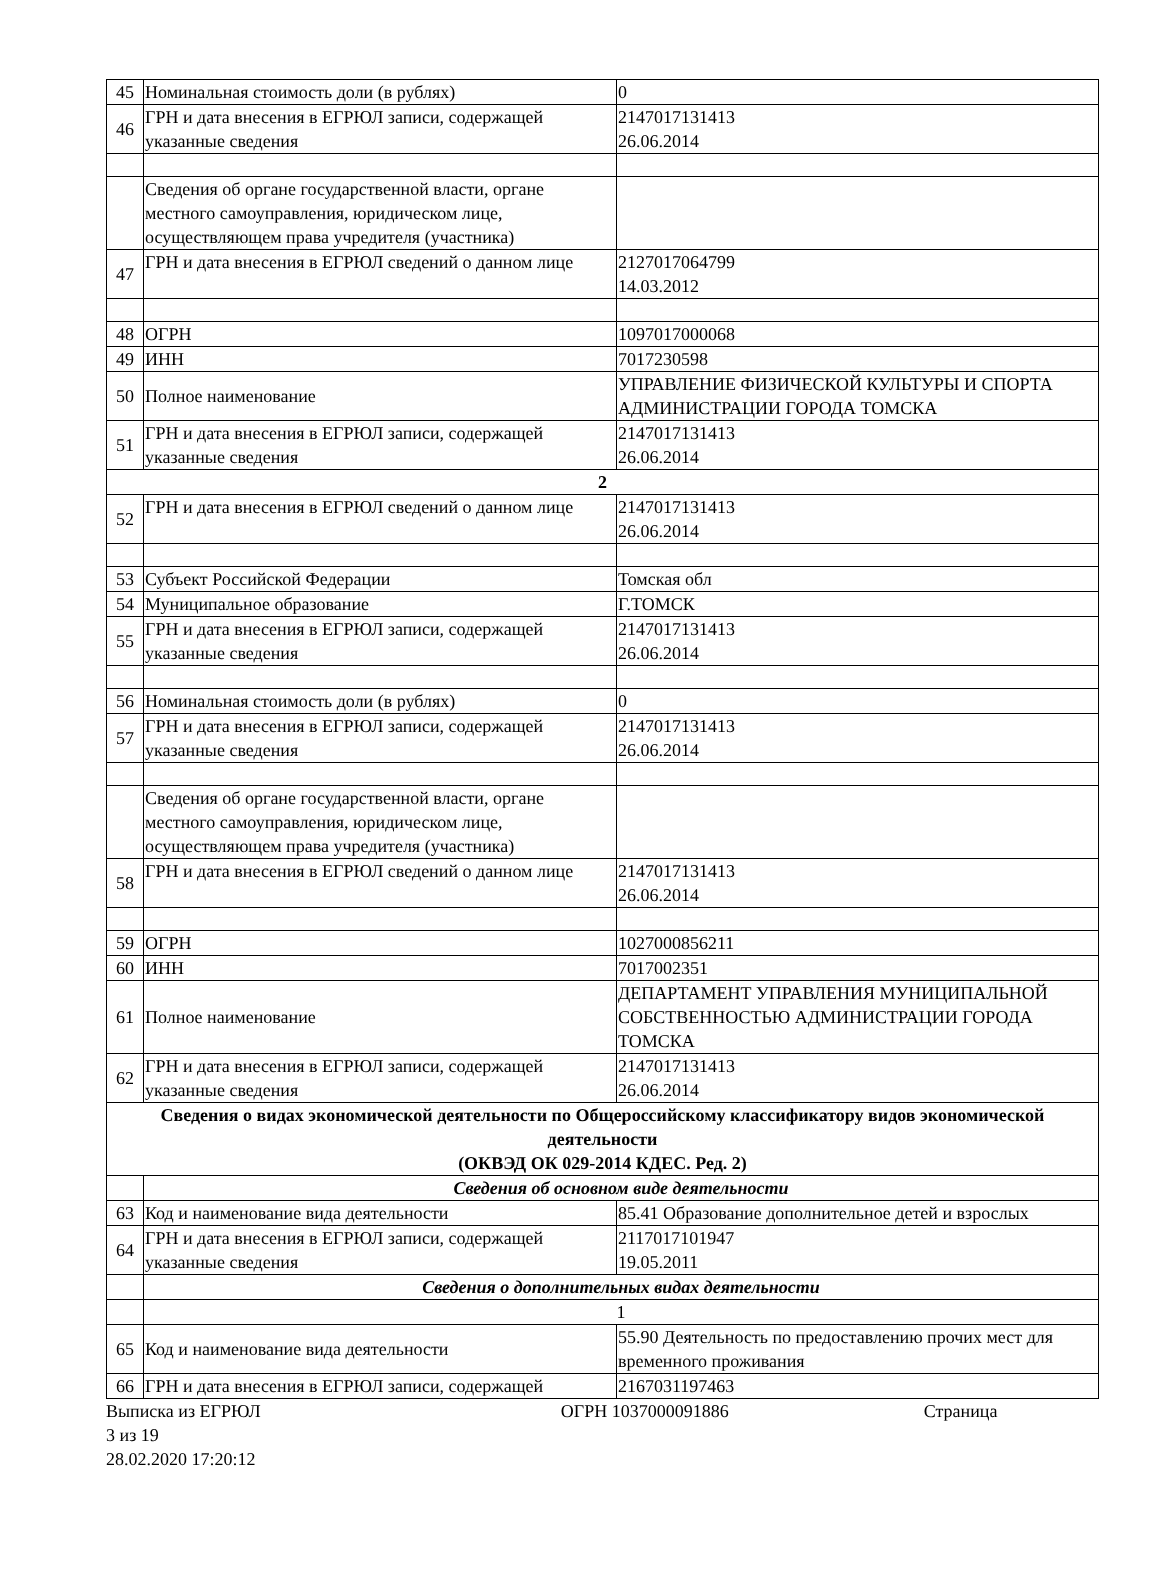| 45 | Номинальная стоимость доли (в рублях) | 0 |
| 46 | ГРН и дата внесения в ЕГРЮЛ записи, содержащей указанные сведения | 2147017131413 26.06.2014 |
| | Сведения об органе государственной власти, органе местного самоуправления, юридическом лице, осуществляющем права учредителя (участника) | |
| 47 | ГРН и дата внесения в ЕГРЮЛ сведений о данном лице | 2127017064799 14.03.2012 |
| 48 | ОГРН | 1097017000068 |
| 49 | ИНН | 7017230598 |
| 50 | Полное наименование | УПРАВЛЕНИЕ ФИЗИЧЕСКОЙ КУЛЬТУРЫ И СПОРТА АДМИНИСТРАЦИИ ГОРОДА ТОМСКА |
| 51 | ГРН и дата внесения в ЕГРЮЛ записи, содержащей указанные сведения | 2147017131413 26.06.2014 |
| 2 | | |
| 52 | ГРН и дата внесения в ЕГРЮЛ сведений о данном лице | 2147017131413 26.06.2014 |
| 53 | Субъект Российской Федерации | Томская обл |
| 54 | Муниципальное образование | Г.ТОМСК |
| 55 | ГРН и дата внесения в ЕГРЮЛ записи, содержащей указанные сведения | 2147017131413 26.06.2014 |
| 56 | Номинальная стоимость доли (в рублях) | 0 |
| 57 | ГРН и дата внесения в ЕГРЮЛ записи, содержащей указанные сведения | 2147017131413 26.06.2014 |
| | Сведения об органе государственной власти, органе местного самоуправления, юридическом лице, осуществляющем права учредителя (участника) | |
| 58 | ГРН и дата внесения в ЕГРЮЛ сведений о данном лице | 2147017131413 26.06.2014 |
| 59 | ОГРН | 1027000856211 |
| 60 | ИНН | 7017002351 |
| 61 | Полное наименование | ДЕПАРТАМЕНТ УПРАВЛЕНИЯ МУНИЦИПАЛЬНОЙ СОБСТВЕННОСТЬЮ АДМИНИСТРАЦИИ ГОРОДА ТОМСКА |
| 62 | ГРН и дата внесения в ЕГРЮЛ записи, содержащей указанные сведения | 2147017131413 26.06.2014 |
| Сведения о видах экономической деятельности по Общероссийскому классификатору видов экономической деятельности (ОКВЭД ОК 029-2014 КДЕС. Ред. 2) | | |
| | Сведения об основном виде деятельности | |
| 63 | Код и наименование вида деятельности | 85.41 Образование дополнительное детей и взрослых |
| 64 | ГРН и дата внесения в ЕГРЮЛ записи, содержащей указанные сведения | 2117017101947 19.05.2011 |
| | Сведения о дополнительных видах деятельности | |
| | 1 | |
| 65 | Код и наименование вида деятельности | 55.90 Деятельность по предоставлению прочих мест для временного проживания |
| 66 | ГРН и дата внесения в ЕГРЮЛ записи, содержащей | 2167031197463 |
Выписка из ЕГРЮЛ ОГРН 1037000091886 Страница
3 из 19
28.02.2020 17:20:12